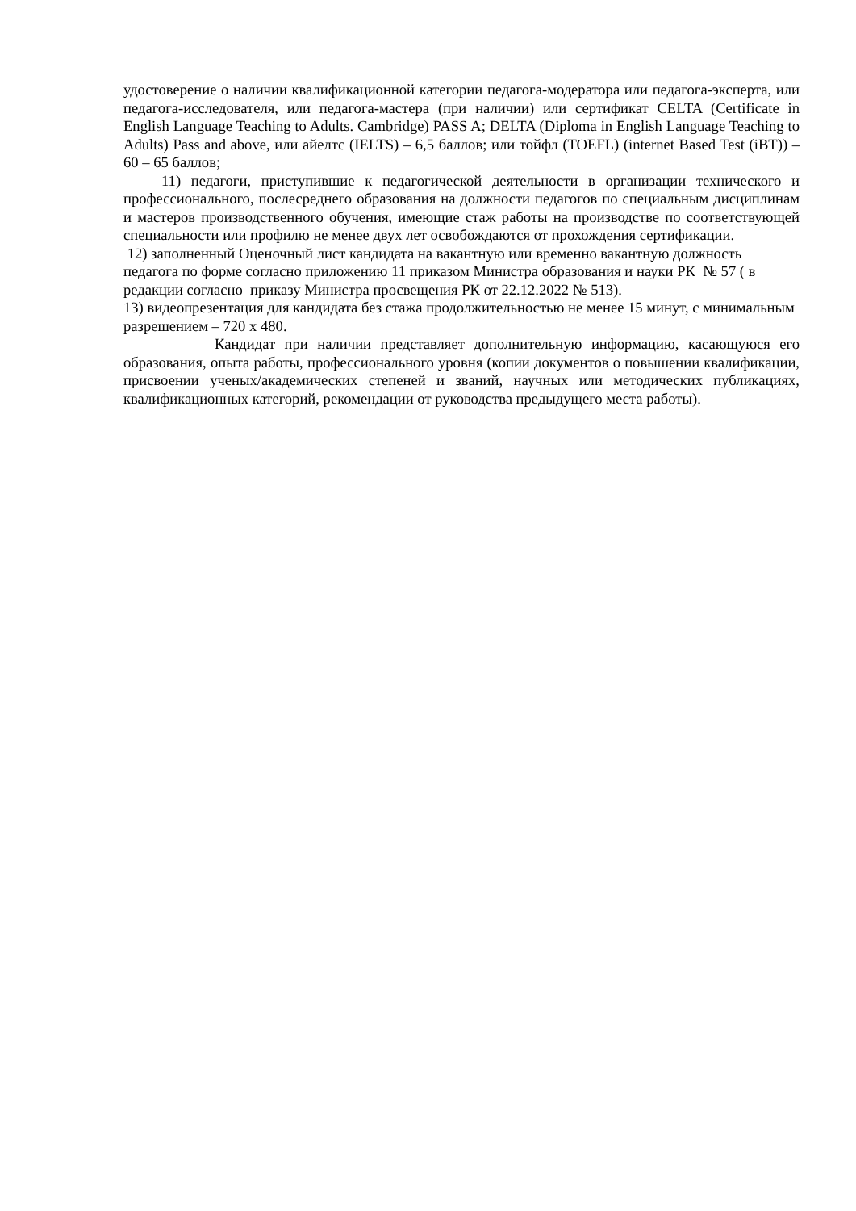удостоверение о наличии квалификационной категории педагога-модератора или педагога-эксперта, или педагога-исследователя, или педагога-мастера (при наличии) или сертификат CELTA (Certificate in English Language Teaching to Adults. Cambridge) PASS A; DELTA (Diploma in English Language Teaching to Adults) Pass and above, или айелтс (IELTS) – 6,5 баллов; или тойфл (TOEFL) (internet Based Test (iBT)) – 60 – 65 баллов;
11) педагоги, приступившие к педагогической деятельности в организации технического и профессионального, послесреднего образования на должности педагогов по специальным дисциплинам и мастеров производственного обучения, имеющие стаж работы на производстве по соответствующей специальности или профилю не менее двух лет освобождаются от прохождения сертификации.
12) заполненный Оценочный лист кандидата на вакантную или временно вакантную должность педагога по форме согласно приложению 11 приказом Министра образования и науки РК № 57 ( в редакции согласно приказу Министра просвещения РК от 22.12.2022 № 513).
13) видеопрезентация для кандидата без стажа продолжительностью не менее 15 минут, с минимальным разрешением – 720 x 480.
Кандидат при наличии представляет дополнительную информацию, касающуюся его образования, опыта работы, профессионального уровня (копии документов о повышении квалификации, присвоении ученых/академических степеней и званий, научных или методических публикациях, квалификационных категорий, рекомендации от руководства предыдущего места работы).